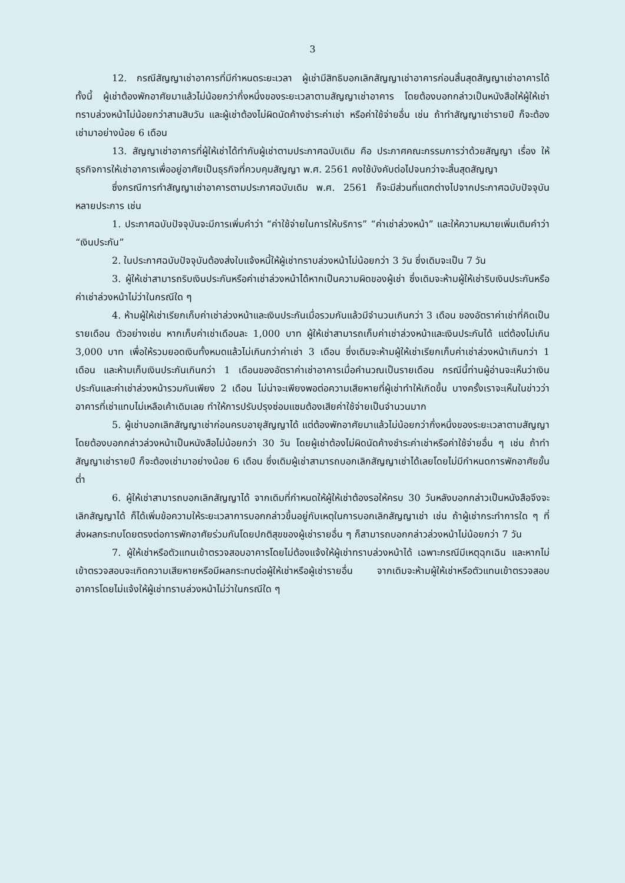3
12. กรณีสัญญาเช่าอาคารที่มีกำหนดระยะเวลา ผู้เช่ามีสิทธิบอกเลิกสัญญาเช่าอาคารก่อนสิ้นสุดสัญญาเช่าอาคารได้ ทั้งนี้ ผู้เช่าต้องพักอาศัยมาแล้วไม่น้อยกว่ากึ่งหนึ่งของระยะเวลาตามสัญญาเช่าอาคาร โดยต้องบอกกล่าวเป็นหนังสือให้ผู้ให้เช่าทราบล่วงหน้าไม่น้อยกว่าสามสิบวัน และผู้เช่าต้องไม่ผิดนัดค้างชำระค่าเช่า หรือค่าใช้จ่ายอื่น เช่น ถ้าทำสัญญาเช่ารายปี ก็จะต้องเช่ามาอย่างน้อย 6 เดือน
13. สัญญาเช่าอาคารที่ผู้ให้เช่าได้ทำกับผู้เช่าตามประกาศฉบับเดิม คือ ประกาศคณะกรรมการว่าด้วยสัญญา เรื่อง ให้ธุรกิจการให้เช่าอาคารเพื่ออยู่อาศัยเป็นธุรกิจที่ควบคุมสัญญา พ.ศ. 2561 คงใช้บังคับต่อไปจนกว่าจะสิ้นสุดสัญญา
ซึ่งกรณีการทำสัญญาเช่าอาคารตามประกาศฉบับเดิม พ.ศ. 2561 ก็จะมีส่วนที่แตกต่างไปจากประกาศฉบับปัจจุบันหลายประการ เช่น
1. ประกาศฉบับปัจจุบันจะมีการเพิ่มคำว่า “ค่าใช้จ่ายในการให้บริการ” “ค่าเช่าล่วงหน้า” และให้ความหมายเพิ่มเติมคำว่า “เงินประกัน”
2. ในประกาศฉบับปัจจุบันต้องส่งใบแจ้งหนี้ให้ผู้เช่าทราบล่วงหน้าไม่น้อยกว่า 3 วัน ซึ่งเดิมจะเป็น 7 วัน
3. ผู้ให้เช่าสามารถริบเงินประกันหรือค่าเช่าล่วงหน้าได้หากเป็นความผิดของผู้เช่า ซึ่งเดิมจะห้ามผู้ให้เช่าริบเงินประกันหรือค่าเช่าล่วงหน้าไม่ว่าในกรณีใด ๆ
4. ห้ามผู้ให้เช่าเรียกเก็บค่าเช่าล่วงหน้าและเงินประกันเมื่อรวมกันแล้วมีจำนวนเกินกว่า 3 เดือน ของอัตราค่าเช่าที่คิดเป็นรายเดือน ตัวอย่างเช่น หากเก็บค่าเช่าเดือนละ 1,000 บาท ผู้ให้เช่าสามารถเก็บค่าเช่าล่วงหน้าและเงินประกันได้ แต่ต้องไม่เกิน 3,000 บาท เพื่อให้รวมยอดเงินทั้งหมดแล้วไม่เกินกว่าค่าเช่า 3 เดือน ซึ่งเดิมจะห้ามผู้ให้เช่าเรียกเก็บค่าเช่าล่วงหน้าเกินกว่า 1 เดือน และห้ามเก็บเงินประกันเกินกว่า 1 เดือนของอัตราค่าเช่าอาคารเมื่อคำนวณเป็นรายเดือน กรณีนี้ท่านผู้อ่านจะเห็นว่าเงินประกันและค่าเช่าล่วงหน้ารวมกันเพียง 2 เดือน ไม่น่าจะเพียงพอต่อความเสียหายที่ผู้เช่าทำให้เกิดขึ้น บางครั้งเราจะเห็นในข่าวว่าอาคารที่เช่าแทบไม่เหลือเค้าเดิมเลย ทำให้การปรับปรุงซ่อมแซมต้องเสียค่าใช้จ่ายเป็นจำนวนมาก
5. ผู้เช่าบอกเลิกสัญญาเช่าก่อนครบอายุสัญญาได้ แต่ต้องพักอาศัยมาแล้วไม่น้อยกว่ากึ่งหนึ่งของระยะเวลาตามสัญญา โดยต้องบอกกล่าวล่วงหน้าเป็นหนังสือไม่น้อยกว่า 30 วัน โดยผู้เช่าต้องไม่ผิดนัดค้างชำระค่าเช่าหรือค่าใช้จ่ายอื่น ๆ เช่น ถ้าทำสัญญาเช่ารายปี ก็จะต้องเช่ามาอย่างน้อย 6 เดือน ซึ่งเดิมผู้เช่าสามารถบอกเลิกสัญญาเช่าได้เลยโดยไม่มีกำหนดการพักอาศัยขั้นต่ำ
6. ผู้ให้เช่าสามารถบอกเลิกสัญญาได้ จากเดิมที่กำหนดให้ผู้ให้เช่าต้องรอให้ครบ 30 วันหลังบอกกล่าวเป็นหนังสือจึงจะเลิกสัญญาได้ ก็ได้เพิ่มข้อความให้ระยะเวลาการบอกกล่าวขึ้นอยู่กับเหตุในการบอกเลิกสัญญาเช่า เช่น ถ้าผู้เช่ากระทำการใด ๆ ที่ส่งผลกระทบโดยตรงต่อการพักอาศัยร่วมกันโดยปกติสุขของผู้เช่ารายอื่น ๆ ก็สามารถบอกกล่าวล่วงหน้าไม่น้อยกว่า 7 วัน
7. ผู้ให้เช่าหรือตัวแทนเข้าตรวจสอบอาคารโดยไม่ต้องแจ้งให้ผู้เช่าทราบล่วงหน้าได้ เฉพาะกรณีมีเหตุฉุกเฉิน และหากไม่เข้าตรวจสอบจะเกิดความเสียหายหรือมีผลกระทบต่อผู้ให้เช่าหรือผู้เช่ารายอื่น จากเดิมจะห้ามผู้ให้เช่าหรือตัวแทนเข้าตรวจสอบอาคารโดยไม่แจ้งให้ผู้เช่าทราบล่วงหน้าไม่ว่าในกรณีใด ๆ